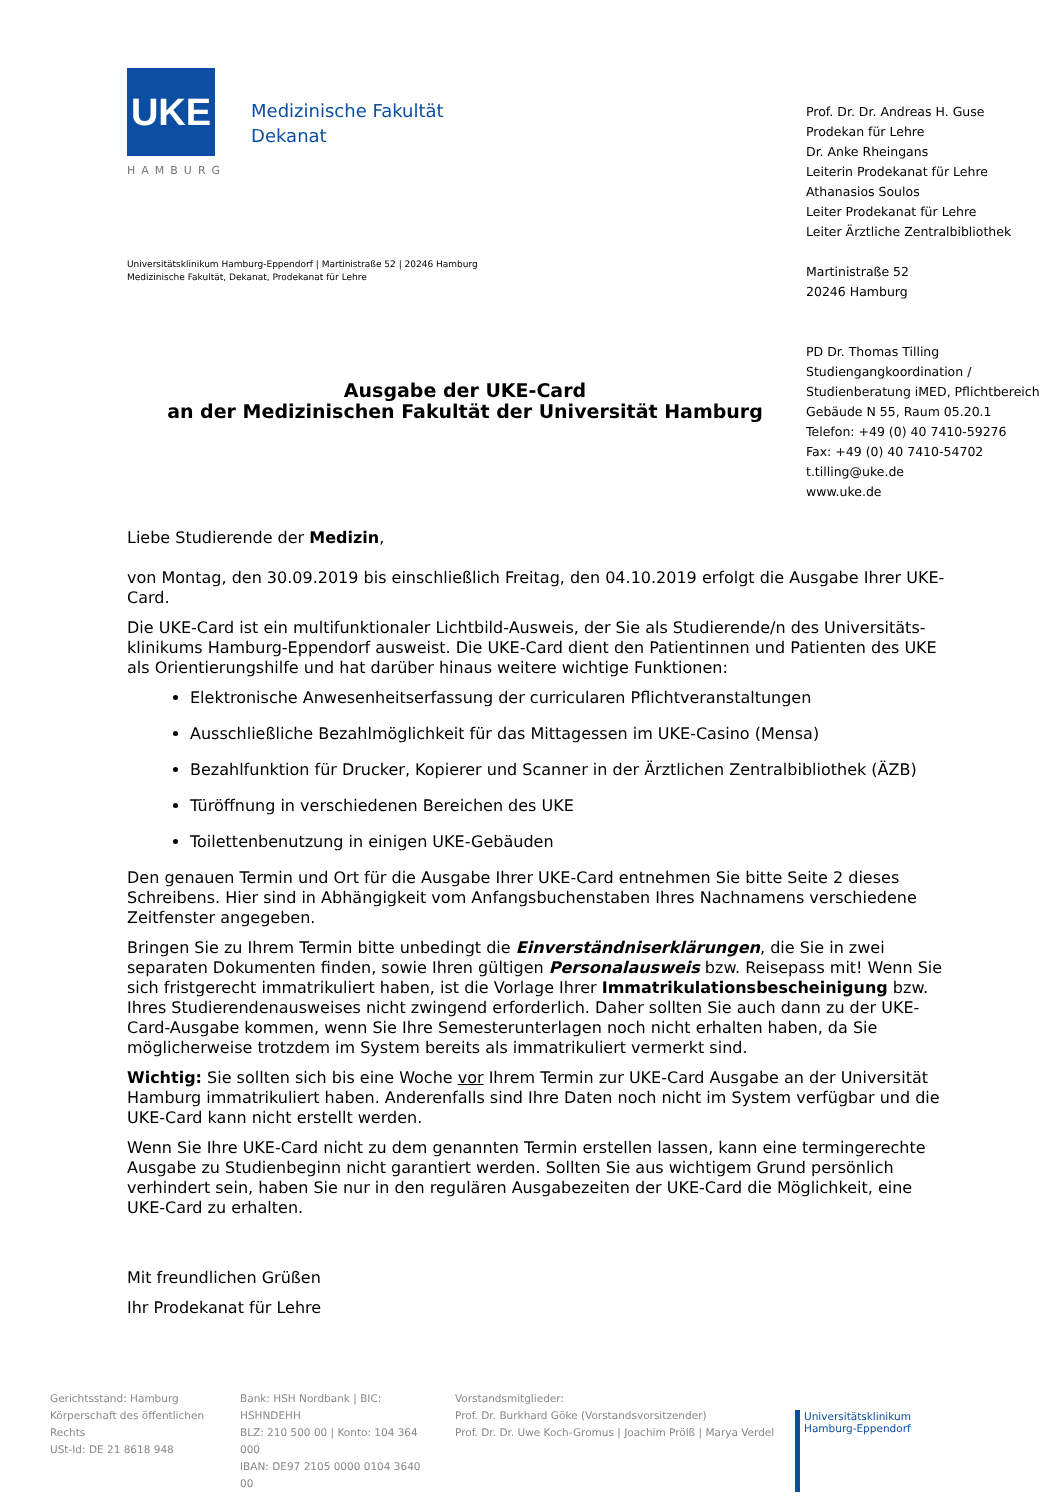UKE
HAMBURG
Medizinische Fakultät
Dekanat
Prof. Dr. Dr. Andreas H. Guse
Prodekan für Lehre
Dr. Anke Rheingans
Leiterin Prodekanat für Lehre
Athanasios Soulos
Leiter Prodekanat für Lehre
Leiter Ärztliche Zentralbibliothek
Martinistraße 52
20246 Hamburg
PD Dr. Thomas Tilling
Studiengangkoordination / Studienberatung iMED, Pflichtbereich
Gebäude N 55, Raum 05.20.1
Telefon: +49 (0) 40 7410-59276
Fax: +49 (0) 40 7410-54702
t.tilling@uke.de
www.uke.de
Universitätsklinikum Hamburg-Eppendorf | Martinistraße 52 | 20246 Hamburg
Medizinische Fakultät, Dekanat, Prodekanat für Lehre
Ausgabe der UKE-Card
an der Medizinischen Fakultät der Universität Hamburg
Liebe Studierende der Medizin,
von Montag, den 30.09.2019 bis einschließlich Freitag, den 04.10.2019 erfolgt die Ausgabe Ihrer UKE-Card.
Die UKE-Card ist ein multifunktionaler Lichtbild-Ausweis, der Sie als Studierende/n des Universitäts­klinikums Hamburg-Eppendorf ausweist. Die UKE-Card dient den Patientinnen und Patienten des UKE als Orientierungshilfe und hat darüber hinaus weitere wichtige Funktionen:
Elektronische Anwesenheitserfassung der curricularen Pflichtveranstaltungen
Ausschließliche Bezahlmöglichkeit für das Mittagessen im UKE-Casino (Mensa)
Bezahlfunktion für Drucker, Kopierer und Scanner in der Ärztlichen Zentralbibliothek (ÄZB)
Türöffnung in verschiedenen Bereichen des UKE
Toilettenbenutzung in einigen UKE-Gebäuden
Den genauen Termin und Ort für die Ausgabe Ihrer UKE-Card entnehmen Sie bitte Seite 2 dieses Schreibens. Hier sind in Abhängigkeit vom Anfangsbuchenstaben Ihres Nachnamens verschiedene Zeitfenster angegeben.
Bringen Sie zu Ihrem Termin bitte unbedingt die Einverständniserklärungen, die Sie in zwei separaten Dokumenten finden, sowie Ihren gültigen Personalausweis bzw. Reisepass mit! Wenn Sie sich fristgerecht immatrikuliert haben, ist die Vorlage Ihrer Immatrikulationsbescheinigung bzw. Ihres Studierendenausweises nicht zwingend erforderlich. Daher sollten Sie auch dann zu der UKE-Card-Ausgabe kommen, wenn Sie Ihre Semesterunterlagen noch nicht erhalten haben, da Sie möglicherweise trotzdem im System bereits als immatrikuliert vermerkt sind.
Wichtig: Sie sollten sich bis eine Woche vor Ihrem Termin zur UKE-Card Ausgabe an der Universität Hamburg immatrikuliert haben. Anderenfalls sind Ihre Daten noch nicht im System verfügbar und die UKE-Card kann nicht erstellt werden.
Wenn Sie Ihre UKE-Card nicht zu dem genannten Termin erstellen lassen, kann eine termingerechte Ausgabe zu Studienbeginn nicht garantiert werden. Sollten Sie aus wichtigem Grund persönlich verhindert sein, haben Sie nur in den regulären Ausgabezeiten der UKE-Card die Möglichkeit, eine UKE-Card zu erhalten.
Mit freundlichen Grüßen
Ihr Prodekanat für Lehre
Gerichtsstand: Hamburg
Körperschaft des öffentlichen Rechts
USt-Id: DE 21 8618 948
Bank: HSH Nordbank | BIC: HSHNDEHH
BLZ: 210 500 00 | Konto: 104 364 000
IBAN: DE97 2105 0000 0104 3640 00
Vorstandsmitglieder:
Prof. Dr. Burkhard Göke (Vorstandsvorsitzender)
Prof. Dr. Dr. Uwe Koch-Gromus | Joachim Prölß | Marya Verdel
Universitätsklinikum
Hamburg-Eppendorf